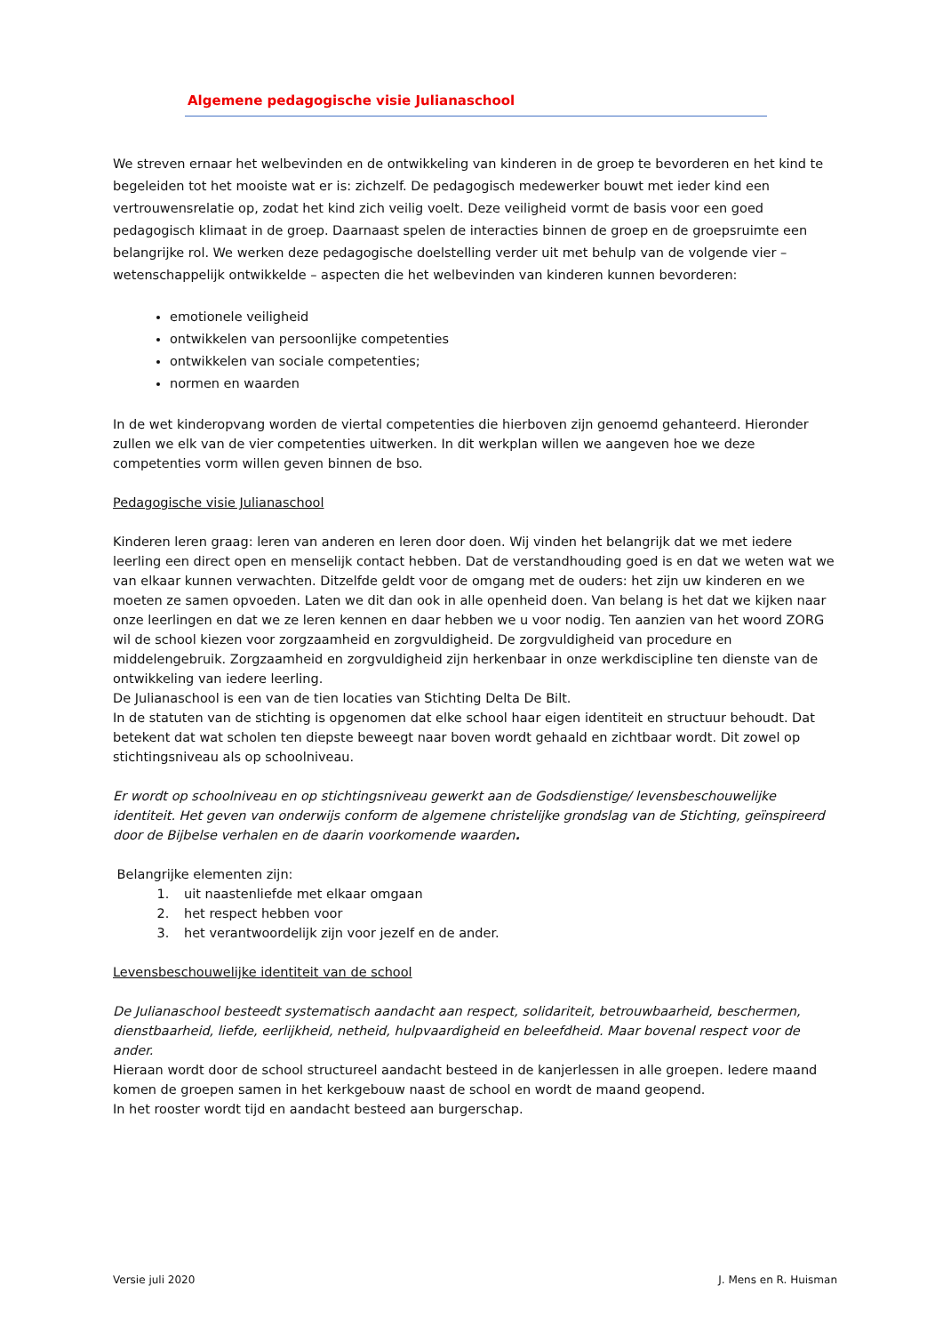Algemene pedagogische visie Julianaschool
We streven ernaar het welbevinden en de ontwikkeling van kinderen in de groep te bevorderen en het kind te begeleiden tot het mooiste wat er is: zichzelf. De pedagogisch medewerker bouwt met ieder kind een vertrouwensrelatie op, zodat het kind zich veilig voelt. Deze veiligheid vormt de basis voor een goed pedagogisch klimaat in de groep. Daarnaast spelen de interacties binnen de groep en de groepsruimte een belangrijke rol. We werken deze pedagogische doelstelling verder uit met behulp van de volgende vier – wetenschappelijk ontwikkelde – aspecten die het welbevinden van kinderen kunnen bevorderen:
emotionele veiligheid
ontwikkelen van persoonlijke competenties
ontwikkelen van sociale competenties;
normen en waarden
In de wet kinderopvang worden de viertal competenties die hierboven zijn genoemd gehanteerd. Hieronder zullen we elk van de vier competenties uitwerken. In dit werkplan willen we aangeven hoe we deze competenties vorm willen geven binnen de bso.
Pedagogische visie Julianaschool
Kinderen leren graag: leren van anderen en leren door doen. Wij vinden het belangrijk dat we met iedere leerling een direct open en menselijk contact hebben. Dat de verstandhouding goed is en dat we weten wat we van elkaar kunnen verwachten. Ditzelfde geldt voor de omgang met de ouders: het zijn uw kinderen en we moeten ze samen opvoeden. Laten we dit dan ook in alle openheid doen. Van belang is het dat we kijken naar onze leerlingen en dat we ze leren kennen en daar hebben we u voor nodig. Ten aanzien van het woord ZORG wil de school kiezen voor zorgzaamheid en zorgvuldigheid. De zorgvuldigheid van procedure en middelengebruik. Zorgzaamheid en zorgvuldigheid zijn herkenbaar in onze werkdiscipline ten dienste van de ontwikkeling van iedere leerling.
De Julianaschool is een van de tien locaties van Stichting Delta De Bilt.
In de statuten van de stichting is opgenomen dat elke school haar eigen identiteit en structuur behoudt. Dat betekent dat wat scholen ten diepste beweegt naar boven wordt gehaald en zichtbaar wordt. Dit zowel op stichtingsniveau als op schoolniveau.
Er wordt op schoolniveau en op stichtingsniveau gewerkt aan de Godsdienstige/ levensbeschouwelijke identiteit. Het geven van onderwijs conform de algemene christelijke grondslag van de Stichting, geïnspireerd door de Bijbelse verhalen en de daarin voorkomende waarden.
Belangrijke elementen zijn:
1. uit naastenliefde met elkaar omgaan
2. het respect hebben voor
3. het verantwoordelijk zijn voor jezelf en de ander.
Levensbeschouwelijke identiteit van de school
De Julianaschool besteedt systematisch aandacht aan respect, solidariteit, betrouwbaarheid, beschermen, dienstbaarheid, liefde, eerlijkheid, netheid, hulpvaardigheid en beleefdheid. Maar bovenal respect voor de ander.
Hieraan wordt door de school structureel aandacht besteed in de kanjerlessen in alle groepen. Iedere maand komen de groepen samen in het kerkgebouw naast de school en wordt de maand geopend.
In het rooster wordt tijd en aandacht besteed aan burgerschap.
Versie juli 2020 J. Mens en R. Huisman